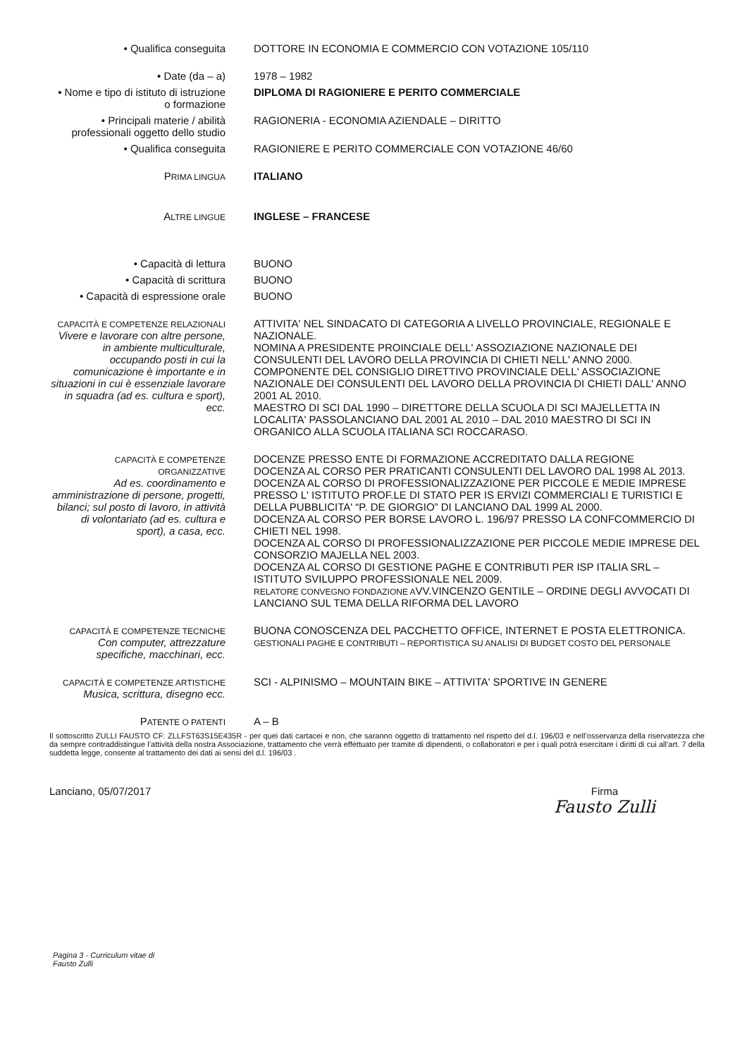• Qualifica conseguita DOTTORE IN ECONOMIA E COMMERCIO CON VOTAZIONE 105/110
• Date (da – a) 1978 – 1982
• Nome e tipo di istituto di istruzione o formazione
DIPLOMA DI RAGIONIERE E PERITO COMMERCIALE
• Principali materie / abilità professionali oggetto dello studio
RAGIONERIA - ECONOMIA AZIENDALE – DIRITTO
• Qualifica conseguita RAGIONIERE E PERITO COMMERCIALE CON VOTAZIONE 46/60
PRIMA LINGUA
ITALIANO
ALTRE LINGUE
INGLESE – FRANCESE
• Capacità di lettura BUONO
• Capacità di scrittura BUONO
• Capacità di espressione orale
BUONO
CAPACITÀ E COMPETENZE RELAZIONALI
Vivere e lavorare con altre persone, in ambiente multiculturale, occupando posti in cui la comunicazione è importante e in situazioni in cui è essenziale lavorare in squadra (ad es. cultura e sport), ecc.
ATTIVITA' NEL SINDACATO DI CATEGORIA A LIVELLO PROVINCIALE, REGIONALE E NAZIONALE.
NOMINA A PRESIDENTE PROINCIALE DELL' ASSOZIAZIONE NAZIONALE DEI CONSULENTI DEL LAVORO DELLA PROVINCIA DI CHIETI NELL' ANNO 2000.
COMPONENTE DEL CONSIGLIO DIRETTIVO PROVINCIALE DELL' ASSOCIAZIONE NAZIONALE DEI CONSULENTI DEL LAVORO DELLA PROVINCIA DI CHIETI DALL' ANNO 2001 AL 2010.
MAESTRO DI SCI DAL 1990 – DIRETTORE DELLA SCUOLA DI SCI MAJELLETTA IN LOCALITA' PASSOLANCIANO DAL 2001 AL 2010 – DAL 2010 MAESTRO DI SCI IN ORGANICO ALLA SCUOLA ITALIANA SCI ROCCARASO.
CAPACITÀ E COMPETENZE ORGANIZZATIVE
Ad es. coordinamento e amministrazione di persone, progetti, bilanci; sul posto di lavoro, in attività di volontariato (ad es. cultura e sport), a casa, ecc.
DOCENZE PRESSO ENTE DI FORMAZIONE ACCREDITATO DALLA REGIONE
DOCENZA AL CORSO PER PRATICANTI CONSULENTI DEL LAVORO DAL 1998 AL 2013.
DOCENZA AL CORSO DI PROFESSIONALIZZAZIONE PER PICCOLE E MEDIE IMPRESE PRESSO L' ISTITUTO PROF.LE DI STATO PER IS ERVIZI COMMERCIALI E TURISTICI E DELLA PUBBLICITA' “P. DE GIORGIO” DI LANCIANO DAL 1999 AL 2000.
DOCENZA AL CORSO PER BORSE LAVORO L. 196/97 PRESSO LA CONFCOMMERCIO DI CHIETI NEL 1998.
DOCENZA AL CORSO DI PROFESSIONALIZZAZIONE PER PICCOLE MEDIE IMPRESE DEL CONSORZIO MAJELLA NEL 2003.
DOCENZA AL CORSO DI GESTIONE PAGHE E CONTRIBUTI PER ISP ITALIA SRL – ISTITUTO SVILUPPO PROFESSIONALE NEL 2009.
RELATORE CONVEGNO FONDAZIONE AVV.VINCENZO GENTILE – ORDINE DEGLI AVVOCATI DI LANCIANO SUL TEMA DELLA RIFORMA DEL LAVORO
CAPACITÀ E COMPETENZE TECNICHE
Con computer, attrezzature specifiche, macchinari, ecc.
BUONA CONOSCENZA DEL PACCHETTO OFFICE, INTERNET E POSTA ELETTRONICA.
GESTIONALI PAGHE E CONTRIBUTI – REPORTISTICA SU ANALISI DI BUDGET COSTO DEL PERSONALE
CAPACITÀ E COMPETENZE ARTISTICHE
Musica, scrittura, disegno ecc.
SCI - ALPINISMO – MOUNTAIN BIKE – ATTIVITA' SPORTIVE IN GENERE
PATENTE O PATENTI
A – B
Il sottoscritto ZULLI FAUSTO CF: ZLLFST63S15E435R - per quei dati cartacei e non, che saranno oggetto di trattamento nel rispetto del d.l. 196/03 e nell’osservanza della riservatezza che da sempre contraddistingue l’attività della nostra Associazione, trattamento che verrà effettuato per tramite di dipendenti, o collaboratori e per i quali potrà esercitare i diritti di cui all’art. 7 della suddetta legge, consente al trattamento dei dati ai sensi del d.l. 196/03 .
Lanciano, 05/07/2017 Firma
Fausto Zulli
Pagina 3 - Curriculum vitae di
Fausto Zulli